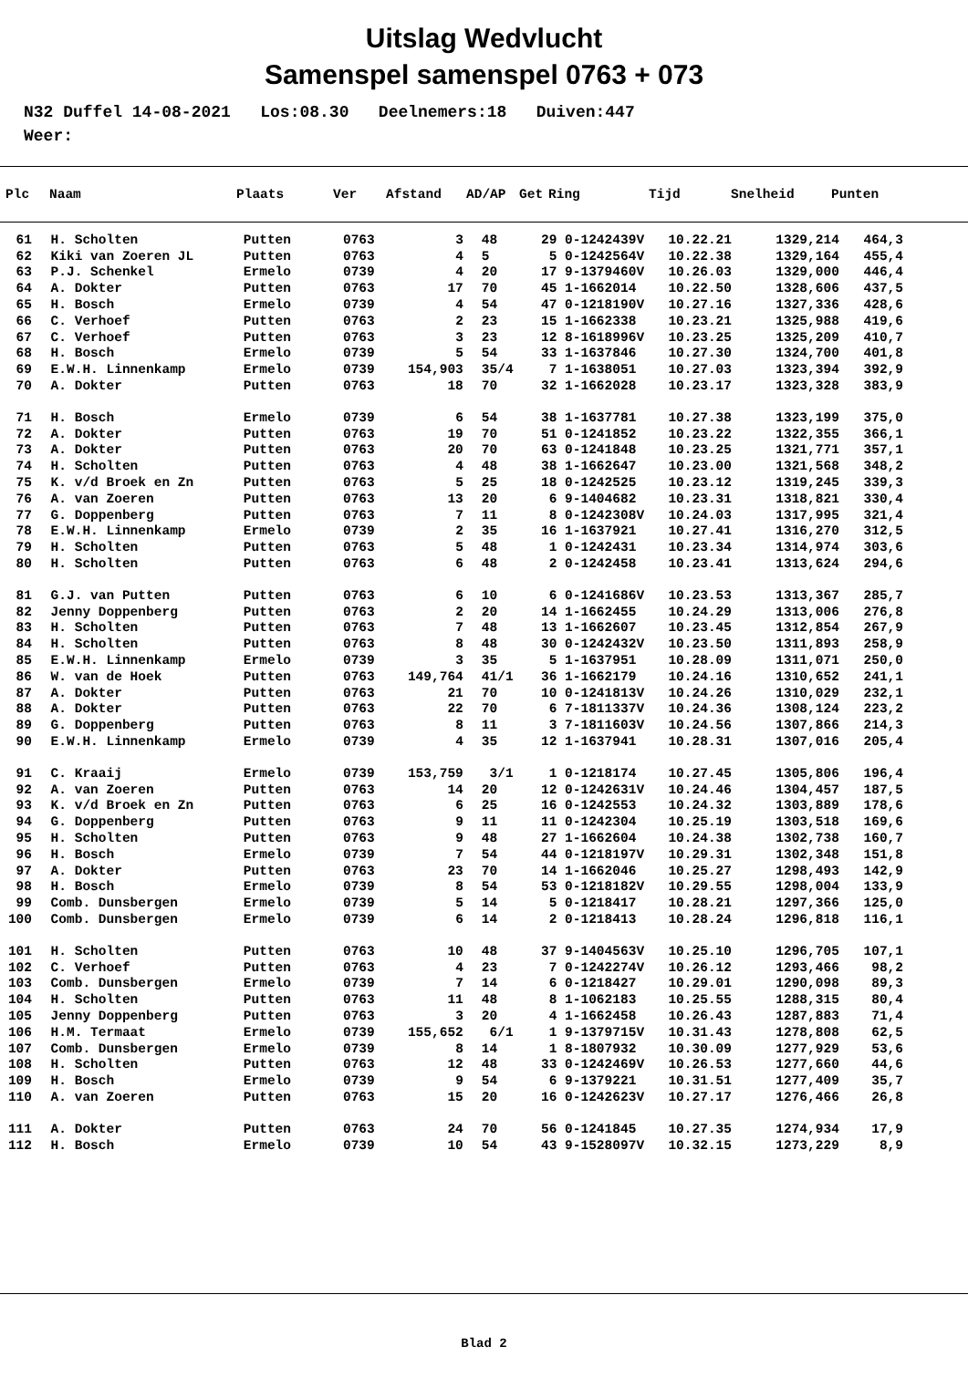Uitslag Wedvlucht
Samenspel samenspel 0763 + 073
N32 Duffel 14-08-2021 Los:08.30 Deelnemers:18 Duiven:447 Weer:
| Plc | Naam | Plaats | Ver | Afstand | AD/AP | Get | Ring | Tijd | Snelheid | Punten |
| --- | --- | --- | --- | --- | --- | --- | --- | --- | --- | --- |
| 61 | | H. Scholten | Putten | 0763 | 3 | 48 | 29 | 0-1242439V | 10.22.21 | 1329,214 | 464,3 |
| 62 | | Kiki van Zoeren JL | Putten | 0763 | 4 | 5 | 5 | 0-1242564V | 10.22.38 | 1329,164 | 455,4 |
| 63 | | P.J. Schenkel | Ermelo | 0739 | 4 | 20 | 17 | 9-1379460V | 10.26.03 | 1329,000 | 446,4 |
| 64 | | A. Dokter | Putten | 0763 | 17 | 70 | 45 | 1-1662014 | 10.22.50 | 1328,606 | 437,5 |
| 65 | | H. Bosch | Ermelo | 0739 | 4 | 54 | 47 | 0-1218190V | 10.27.16 | 1327,336 | 428,6 |
| 66 | | C. Verhoef | Putten | 0763 | 2 | 23 | 15 | 1-1662338 | 10.23.21 | 1325,988 | 419,6 |
| 67 | | C. Verhoef | Putten | 0763 | 3 | 23 | 12 | 8-1618996V | 10.23.25 | 1325,209 | 410,7 |
| 68 | | H. Bosch | Ermelo | 0739 | 5 | 54 | 33 | 1-1637846 | 10.27.30 | 1324,700 | 401,8 |
| 69 | | E.W.H. Linnenkamp | Ermelo | 0739 | 154,903 | 35/4 | 7 | 1-1638051 | 10.27.03 | 1323,394 | 392,9 |
| 70 | | A. Dokter | Putten | 0763 | 18 | 70 | 32 | 1-1662028 | 10.23.17 | 1323,328 | 383,9 |
| 71 | | H. Bosch | Ermelo | 0739 | 6 | 54 | 38 | 1-1637781 | 10.27.38 | 1323,199 | 375,0 |
| 72 | | A. Dokter | Putten | 0763 | 19 | 70 | 51 | 0-1241852 | 10.23.22 | 1322,355 | 366,1 |
| 73 | | A. Dokter | Putten | 0763 | 20 | 70 | 63 | 0-1241848 | 10.23.25 | 1321,771 | 357,1 |
| 74 | | H. Scholten | Putten | 0763 | 4 | 48 | 38 | 1-1662647 | 10.23.00 | 1321,568 | 348,2 |
| 75 | | K. v/d Broek en Zn | Putten | 0763 | 5 | 25 | 18 | 0-1242525 | 10.23.12 | 1319,245 | 339,3 |
| 76 | | A. van Zoeren | Putten | 0763 | 13 | 20 | 6 | 9-1404682 | 10.23.31 | 1318,821 | 330,4 |
| 77 | | G. Doppenberg | Putten | 0763 | 7 | 11 | 8 | 0-1242308V | 10.24.03 | 1317,995 | 321,4 |
| 78 | | E.W.H. Linnenkamp | Ermelo | 0739 | 2 | 35 | 16 | 1-1637921 | 10.27.41 | 1316,270 | 312,5 |
| 79 | | H. Scholten | Putten | 0763 | 5 | 48 | 1 | 0-1242431 | 10.23.34 | 1314,974 | 303,6 |
| 80 | | H. Scholten | Putten | 0763 | 6 | 48 | 2 | 0-1242458 | 10.23.41 | 1313,624 | 294,6 |
| 81 | | G.J. van Putten | Putten | 0763 | 6 | 10 | 6 | 0-1241686V | 10.23.53 | 1313,367 | 285,7 |
| 82 | | Jenny Doppenberg | Putten | 0763 | 2 | 20 | 14 | 1-1662455 | 10.24.29 | 1313,006 | 276,8 |
| 83 | | H. Scholten | Putten | 0763 | 7 | 48 | 13 | 1-1662607 | 10.23.45 | 1312,854 | 267,9 |
| 84 | | H. Scholten | Putten | 0763 | 8 | 48 | 30 | 0-1242432V | 10.23.50 | 1311,893 | 258,9 |
| 85 | | E.W.H. Linnenkamp | Ermelo | 0739 | 3 | 35 | 5 | 1-1637951 | 10.28.09 | 1311,071 | 250,0 |
| 86 | | W. van de Hoek | Putten | 0763 | 149,764 | 41/1 | 36 | 1-1662179 | 10.24.16 | 1310,652 | 241,1 |
| 87 | | A. Dokter | Putten | 0763 | 21 | 70 | 10 | 0-1241813V | 10.24.26 | 1310,029 | 232,1 |
| 88 | | A. Dokter | Putten | 0763 | 22 | 70 | 6 | 7-1811337V | 10.24.36 | 1308,124 | 223,2 |
| 89 | | G. Doppenberg | Putten | 0763 | 8 | 11 | 3 | 7-1811603V | 10.24.56 | 1307,866 | 214,3 |
| 90 | | E.W.H. Linnenkamp | Ermelo | 0739 | 4 | 35 | 12 | 1-1637941 | 10.28.31 | 1307,016 | 205,4 |
| 91 | | C. Kraaij | Ermelo | 0739 | 153,759 | 3/1 | 1 | 0-1218174 | 10.27.45 | 1305,806 | 196,4 |
| 92 | | A. van Zoeren | Putten | 0763 | 14 | 20 | 12 | 0-1242631V | 10.24.46 | 1304,457 | 187,5 |
| 93 | | K. v/d Broek en Zn | Putten | 0763 | 6 | 25 | 16 | 0-1242553 | 10.24.32 | 1303,889 | 178,6 |
| 94 | | G. Doppenberg | Putten | 0763 | 9 | 11 | 11 | 0-1242304 | 10.25.19 | 1303,518 | 169,6 |
| 95 | | H. Scholten | Putten | 0763 | 9 | 48 | 27 | 1-1662604 | 10.24.38 | 1302,738 | 160,7 |
| 96 | | H. Bosch | Ermelo | 0739 | 7 | 54 | 44 | 0-1218197V | 10.29.31 | 1302,348 | 151,8 |
| 97 | | A. Dokter | Putten | 0763 | 23 | 70 | 14 | 1-1662046 | 10.25.27 | 1298,493 | 142,9 |
| 98 | | H. Bosch | Ermelo | 0739 | 8 | 54 | 53 | 0-1218182V | 10.29.55 | 1298,004 | 133,9 |
| 99 | | Comb. Dunsbergen | Ermelo | 0739 | 5 | 14 | 5 | 0-1218417 | 10.28.21 | 1297,366 | 125,0 |
| 100 | | Comb. Dunsbergen | Ermelo | 0739 | 6 | 14 | 2 | 0-1218413 | 10.28.24 | 1296,818 | 116,1 |
| 101 | | H. Scholten | Putten | 0763 | 10 | 48 | 37 | 9-1404563V | 10.25.10 | 1296,705 | 107,1 |
| 102 | | C. Verhoef | Putten | 0763 | 4 | 23 | 7 | 0-1242274V | 10.26.12 | 1293,466 | 98,2 |
| 103 | | Comb. Dunsbergen | Ermelo | 0739 | 7 | 14 | 6 | 0-1218427 | 10.29.01 | 1290,098 | 89,3 |
| 104 | | H. Scholten | Putten | 0763 | 11 | 48 | 8 | 1-1062183 | 10.25.55 | 1288,315 | 80,4 |
| 105 | | Jenny Doppenberg | Putten | 0763 | 3 | 20 | 4 | 1-1662458 | 10.26.43 | 1287,883 | 71,4 |
| 106 | | H.M. Termaat | Ermelo | 0739 | 155,652 | 6/1 | 1 | 9-1379715V | 10.31.43 | 1278,808 | 62,5 |
| 107 | | Comb. Dunsbergen | Ermelo | 0739 | 8 | 14 | 1 | 8-1807932 | 10.30.09 | 1277,929 | 53,6 |
| 108 | | H. Scholten | Putten | 0763 | 12 | 48 | 33 | 0-1242469V | 10.26.53 | 1277,660 | 44,6 |
| 109 | | H. Bosch | Ermelo | 0739 | 9 | 54 | 6 | 9-1379221 | 10.31.51 | 1277,409 | 35,7 |
| 110 | | A. van Zoeren | Putten | 0763 | 15 | 20 | 16 | 0-1242623V | 10.27.17 | 1276,466 | 26,8 |
| 111 | | A. Dokter | Putten | 0763 | 24 | 70 | 56 | 0-1241845 | 10.27.35 | 1274,934 | 17,9 |
| 112 | | H. Bosch | Ermelo | 0739 | 10 | 54 | 43 | 9-1528097V | 10.32.15 | 1273,229 | 8,9 |
Blad 2